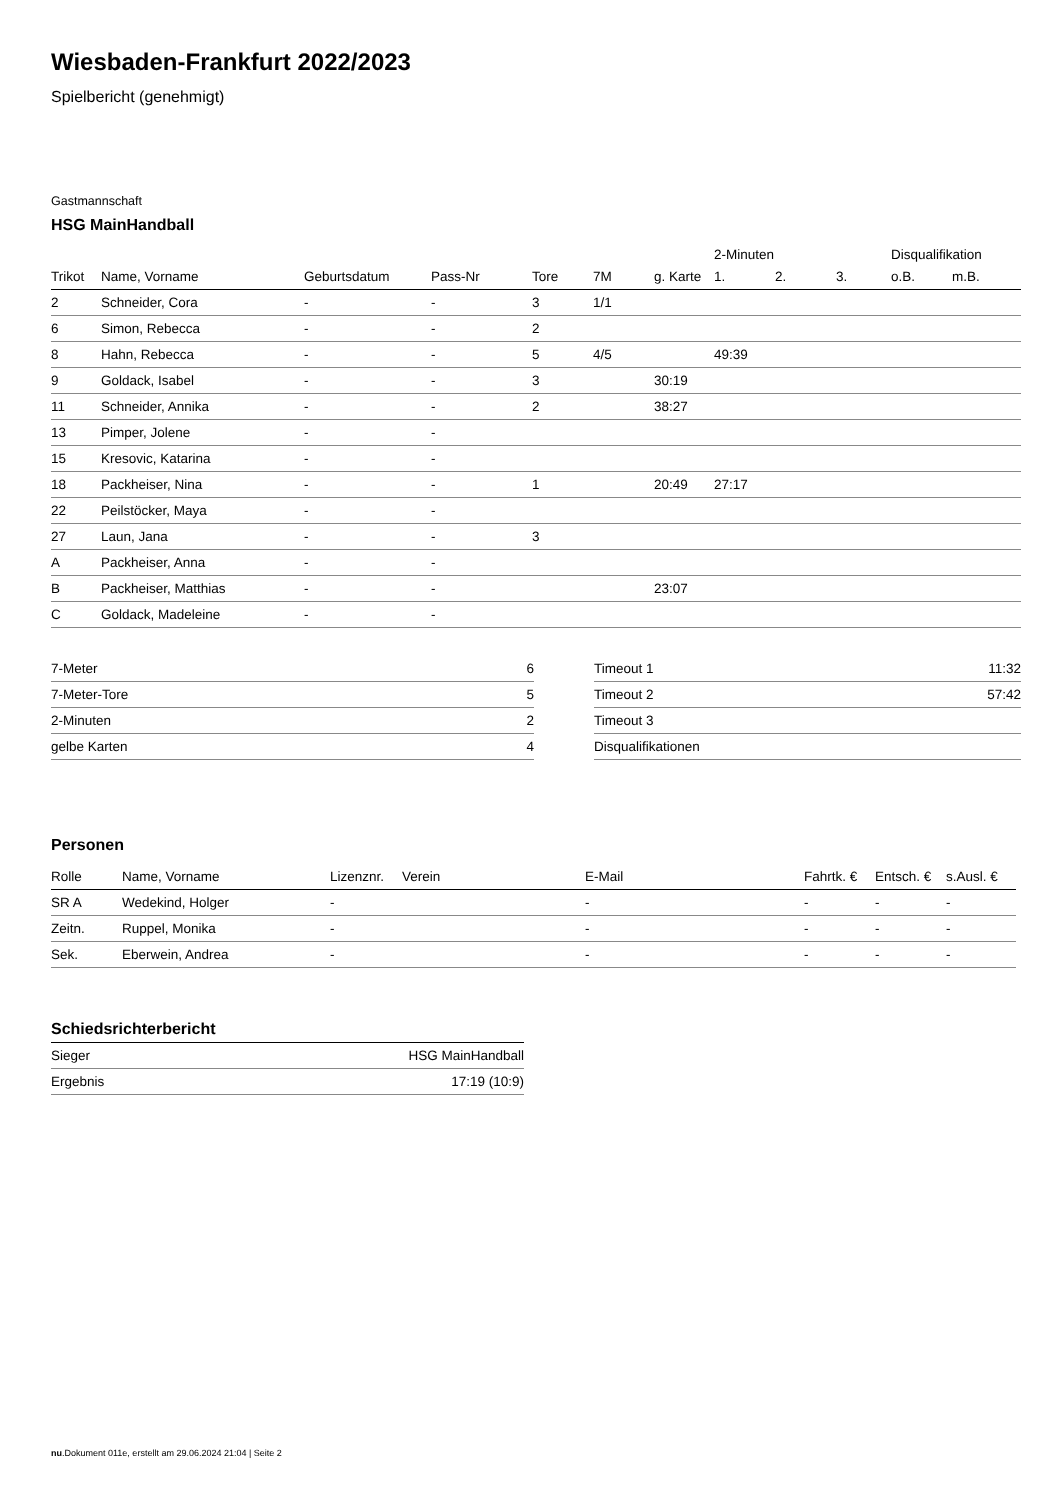Wiesbaden-Frankfurt 2022/2023
Spielbericht (genehmigt)
Gastmannschaft
HSG MainHandball
| | | | | | | | 2-Minuten | | | Disqualifikation | |
| Trikot | Name, Vorname | Geburtsdatum | Pass-Nr | Tore | 7M | g. Karte | 1. | 2. | 3. | o.B. | m.B. |
| 2 | Schneider, Cora | - | - | 3 | 1/1 | | | | | | |
| 6 | Simon, Rebecca | - | - | 2 | | | | | | | |
| 8 | Hahn, Rebecca | - | - | 5 | 4/5 | | 49:39 | | | | |
| 9 | Goldack, Isabel | - | - | 3 | | 30:19 | | | | | |
| 11 | Schneider, Annika | - | - | 2 | | 38:27 | | | | | |
| 13 | Pimper, Jolene | - | - | | | | | | | | |
| 15 | Kresovic, Katarina | - | - | | | | | | | | |
| 18 | Packheiser, Nina | - | - | 1 | | 20:49 | 27:17 | | | | |
| 22 | Peilstöcker, Maya | - | - | | | | | | | | |
| 27 | Laun, Jana | - | - | 3 | | | | | | | |
| A | Packheiser, Anna | - | - | | | | | | | | |
| B | Packheiser, Matthias | - | - | | | 23:07 | | | | | |
| C | Goldack, Madeleine | - | - | | | | | | | | |
| 7-Meter | 6 |
| 7-Meter-Tore | 5 |
| 2-Minuten | 2 |
| gelbe Karten | 4 |
| Timeout 1 | 11:32 |
| Timeout 2 | 57:42 |
| Timeout 3 | |
| Disqualifikationen | |
Personen
| Rolle | Name, Vorname | Lizenznr. | Verein | E-Mail | Fahrtk. € | Entsch. € | s.Ausl. € |
| --- | --- | --- | --- | --- | --- | --- | --- |
| SR A | Wedekind, Holger | - | | - | - | - | - |
| Zeitn. | Ruppel, Monika | - | | - | - | - | - |
| Sek. | Eberwein, Andrea | - | | - | - | - | - |
Schiedsrichterbericht
| Sieger | HSG MainHandball |
| Ergebnis | 17:19 (10:9) |
nu.Dokument 011e, erstellt am 29.06.2024 21:04 | Seite 2